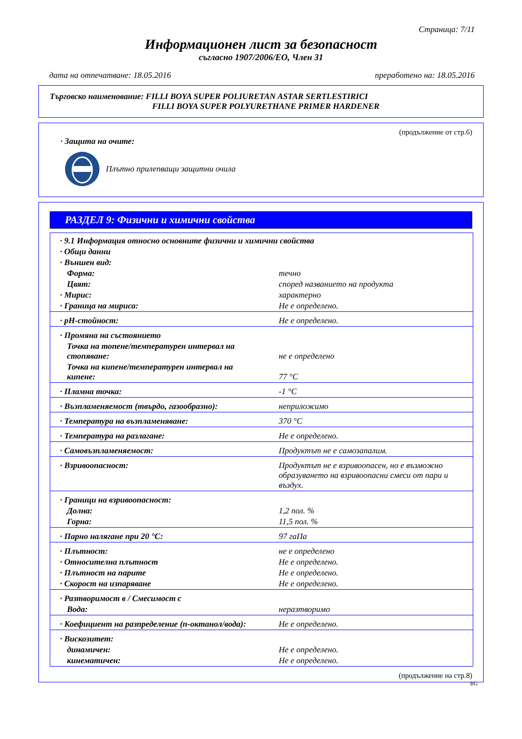Страница: 7/11
Информационен лист за безопасност
съгласно 1907/2006/ЕО, Член 31
дата на отпечатване: 18.05.2016 преработено на: 18.05.2016
Търговско наименование: FILLI BOYA SUPER POLIURETAN ASTAR SERTLESTIRICI
FILLI BOYA SUPER POLYURETHANE PRIMER HARDENER
(продължение от стр.6)
· Защита на очите:
Плътно прилепващи защитни очила
РАЗДЕЛ 9: Физични и химични свойства
| · 9.1 Информация относно основните физични и химични свойства | |
| · Общи данни | |
| · Външен вид: | |
| Форма: | течно |
| Цвят: | според названието на продукта |
| · Мирис: | характерно |
| · Граница на мириса: | Не е определено. |
| · pH-стойност: | Не е определено. |
| · Промяна на състоянието | |
| Точка на топене/температурен интервал на стопяване: | не е определено |
| Точка на кипене/температурен интервал на кипене: | 77 °C |
| · Пламна точка: | -1 °C |
| · Възпламеняемост (твърдо, газообразно): | неприложимо |
| · Температура на възпламеняване: | 370 °C |
| · Температура на разлагане: | Не е определено. |
| · Самовъзпламеняемост: | Продуктът не е самозапалим. |
| · Взривоопасност: | Продуктът не е взривоопасен, но е възможно образуването на взривоопасни смеси от пари и въздух. |
| · Граници на взривоопасност: | |
| Долна: | 1,2 пол. % |
| Горна: | 11,5 пол. % |
| · Парно налягане при 20 °C: | 97 гаПа |
| · Плътност: | не е определено |
| · Относителна плътност | Не е определено. |
| · Плътност на парите | Не е определено. |
| · Скорост на изпаряване | Не е определено. |
| · Разтворимост в / Смесимост с | |
| Вода: | неразтворимо |
| · Коефициент на разпределение (n-октанол/вода): | Не е определено. |
| · Вискозитет: | |
| динамичен: | Не е определено. |
| кинематичен: | Не е определено. |
(продължение на стр.8)
BG